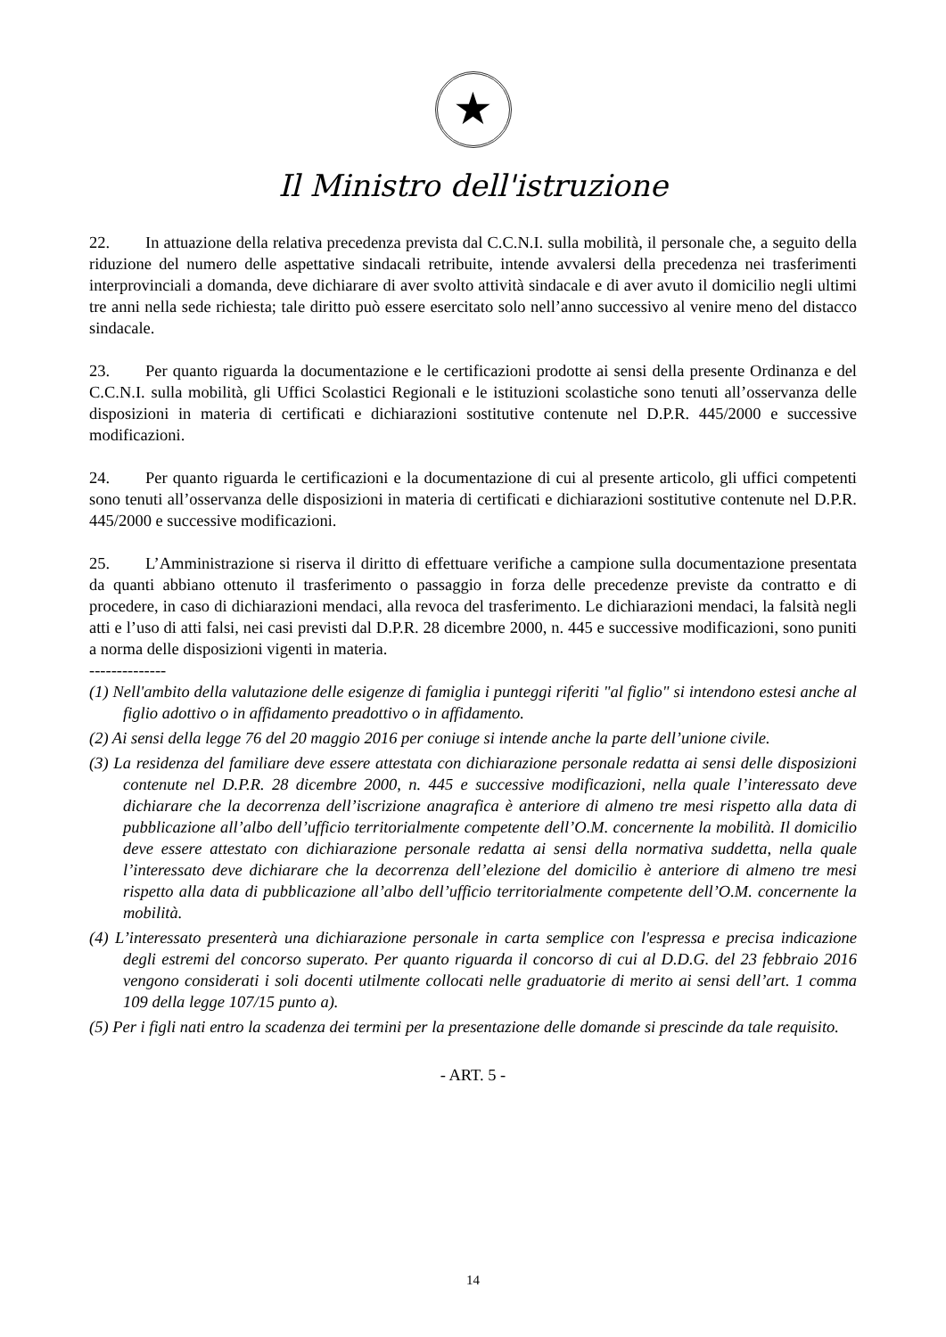★
Il Ministro dell'istruzione
22. In attuazione della relativa precedenza prevista dal C.C.N.I. sulla mobilità, il personale che, a seguito della riduzione del numero delle aspettative sindacali retribuite, intende avvalersi della precedenza nei trasferimenti interprovinciali a domanda, deve dichiarare di aver svolto attività sindacale e di aver avuto il domicilio negli ultimi tre anni nella sede richiesta; tale diritto può essere esercitato solo nell’anno successivo al venire meno del distacco sindacale.
23. Per quanto riguarda la documentazione e le certificazioni prodotte ai sensi della presente Ordinanza e del C.C.N.I. sulla mobilità, gli Uffici Scolastici Regionali e le istituzioni scolastiche sono tenuti all’osservanza delle disposizioni in materia di certificati e dichiarazioni sostitutive contenute nel D.P.R. 445/2000 e successive modificazioni.
24. Per quanto riguarda le certificazioni e la documentazione di cui al presente articolo, gli uffici competenti sono tenuti all’osservanza delle disposizioni in materia di certificati e dichiarazioni sostitutive contenute nel D.P.R. 445/2000 e successive modificazioni.
25. L’Amministrazione si riserva il diritto di effettuare verifiche a campione sulla documentazione presentata da quanti abbiano ottenuto il trasferimento o passaggio in forza delle precedenze previste da contratto e di procedere, in caso di dichiarazioni mendaci, alla revoca del trasferimento. Le dichiarazioni mendaci, la falsità negli atti e l’uso di atti falsi, nei casi previsti dal D.P.R. 28 dicembre 2000, n. 445 e successive modificazioni, sono puniti a norma delle disposizioni vigenti in materia.
--------------
(1) Nell'ambito della valutazione delle esigenze di famiglia i punteggi riferiti "al figlio" si intendono estesi anche al figlio adottivo o in affidamento preadottivo o in affidamento.
(2) Ai sensi della legge 76 del 20 maggio 2016 per coniuge si intende anche la parte dell’unione civile.
(3) La residenza del familiare deve essere attestata con dichiarazione personale redatta ai sensi delle disposizioni contenute nel D.P.R. 28 dicembre 2000, n. 445 e successive modificazioni, nella quale l’interessato deve dichiarare che la decorrenza dell’iscrizione anagrafica è anteriore di almeno tre mesi rispetto alla data di pubblicazione all’albo dell’ufficio territorialmente competente dell’O.M. concernente la mobilità. Il domicilio deve essere attestato con dichiarazione personale redatta ai sensi della normativa suddetta, nella quale l’interessato deve dichiarare che la decorrenza dell’elezione del domicilio è anteriore di almeno tre mesi rispetto alla data di pubblicazione all’albo dell’ufficio territorialmente competente dell’O.M. concernente la mobilità.
(4) L’interessato presenterà una dichiarazione personale in carta semplice con l'espressa e precisa indicazione degli estremi del concorso superato. Per quanto riguarda il concorso di cui al D.D.G. del 23 febbraio 2016 vengono considerati i soli docenti utilmente collocati nelle graduatorie di merito ai sensi dell’art. 1 comma 109 della legge 107/15 punto a).
(5) Per i figli nati entro la scadenza dei termini per la presentazione delle domande si prescinde da tale requisito.
- ART. 5 -
14